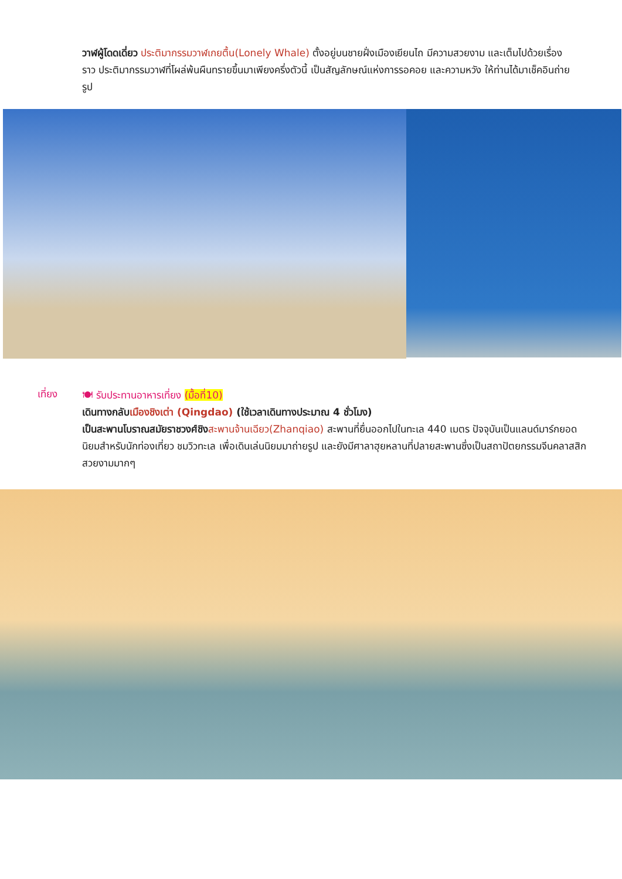วาฬผู้โดดเดี่ยว ประติมากรรมวาฬเกยตื้น(Lonely Whale) ตั้งอยู่บนชายฝั่งเมืองเยียนไถ มีความสวยงาม และเต็มไปด้วยเรื่องราว ประติมากรรมวาฬที่โผล่พ้นผืนทรายขึ้นมาเพียงครึ่งตัวนี้ เป็นสัญลักษณ์แห่งการรอคอย และความหวัง ให้ท่านได้มาเช็คอินถ่ายรูป
เที่ยง
🍽 รับประทานอาหารเที่ยง (มื้อที่10)
เดินทางกลับเมืองชิงเต่า (Qingdao) (ใช้เวลาเดินทางประมาณ 4 ชั่วโมง)
เป็นสะพานโบราณสมัยราชวงศ์ชิง สะพานจ้านเฉียว(Zhanqiao) สะพานที่ยื่นออกไปในทะเล 440 เมตร ปัจจุบันเป็นแลนด์มาร์กยอดนิยมสำหรับนักท่องเที่ยว ชมวิวทะเล เพื่อเดินเล่นนิยมมาถ่ายรูป และยังมีศาลาฮุยหลานที่ปลายสะพานซึ่งเป็นสถาปัตยกรรมจีนคลาสสิกสวยงามมากๆ